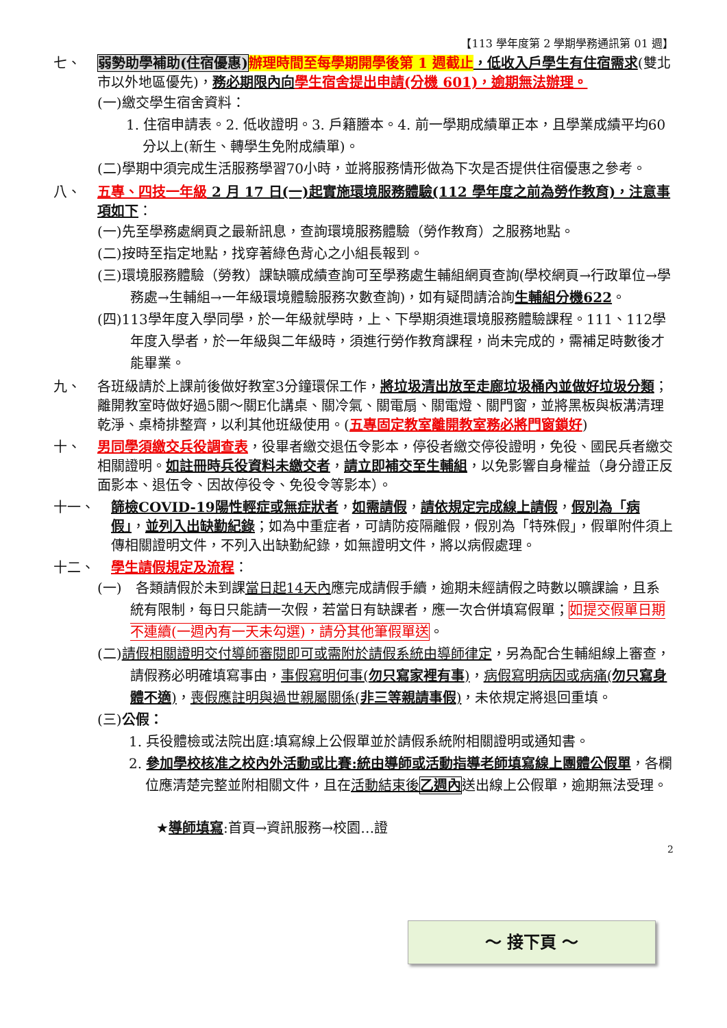【113 學年度第 2 學期學務通訊第 01 週】
七、 弱勢助學補助(住宿優惠) 辦理時間至每學期開學後第 1 週截止，低收入戶學生有住宿需求(雙北市以外地區優先)，務必期限內向 學生宿舍提出申請(分機 601)，逾期無法辦理。
(一)繳交學生宿舍資料：
1. 住宿申請表。2. 低收證明。3. 戶籍謄本。4. 前一學期成績單正本，且學業成績平均60分以上(新生、轉學生免附成績單)。
(二)學期中須完成生活服務學習70小時，並將服務情形做為下次是否提供住宿優惠之參考。
八、 五專、四技一年級 2 月 17 日(一)起實施環境服務體驗(112 學年度之前為勞作教育)，注意事項如下：
(一)先至學務處網頁之最新訊息，查詢環境服務體驗（勞作教育）之服務地點。
(二)按時至指定地點，找穿著綠色背心之小組長報到。
(三)環境服務體驗（勞教）課缺曠成績查詢可至學務處生輔組網頁查詢(學校網頁→行政單位→學務處→生輔組→一年級環境體驗服務次數查詢)，如有疑問請洽詢生輔組分機622。
(四)113學年度入學同學，於一年級就學時，上、下學期須進環境服務體驗課程。111、112學年度入學者，於一年級與二年級時，須進行勞作教育課程，尚未完成的，需補足時數後才能畢業。
九、 各班級請於上課前後做好教室3分鐘環保工作，將垃圾清出放至走廊垃圾桶內並做好垃圾分類；離開教室時做好過5關～關E化講桌、關冷氣、關電扇、關電燈、關門窗，並將黑板與板溝清理乾淨、桌椅排整齊，以利其他班級使用。(五專固定教室離開教室務必將門窗鎖好)
十、 男同學須繳交兵役調查表，役畢者繳交退伍令影本，停役者繳交停役證明，免役、國民兵者繳交相關證明。如註冊時兵役資料未繳交者，請立即補交至生輔組，以免影響自身權益（身分證正反面影本、退伍令、因故停役令、免役令等影本）。
十一、 篩檢COVID-19陽性輕症或無症狀者，如需請假，請依規定完成線上請假，假別為「病假」，並列入出缺勤紀錄；如為中重症者，可請防疫隔離假，假別為「特殊假」，假單附件須上傳相關證明文件，不列入出缺勤紀錄，如無證明文件，將以病假處理。
十二、 學生請假規定及流程：
(一)　各類請假於未到課當日起14天內應完成請假手續，逾期未經請假之時數以曠課論，且系統有限制，每日只能請一次假，若當日有缺課者，應一次合併填寫假單；如提交假單日期不連續(一週內有一天未勾選)，請分其他筆假單送。
(二)請假相關證明交付導師審閱即可或需附於請假系統由導師律定，另為配合生輔組線上審查，請假務必明確填寫事由，事假寫明何事(勿只寫家裡有事)，病假寫明病因或病痛(勿只寫身體不適)，喪假應註明與過世親屬關係(非三等親請事假)，未依規定將退回重填。
(三)公假：
1. 兵役體檢或法院出庭:填寫線上公假單並於請假系統附相關證明或通知書。
2. 參加學校核准之校內外活動或比賽:統由導師或活動指導老師填寫線上團體公假單，各欄位應清楚完整並附相關文件，且在活動結束後乙週內送出線上公假單，逾期無法受理。
★導師填寫:首頁→資訊服務→校園…證
～ 接下頁 ～
2